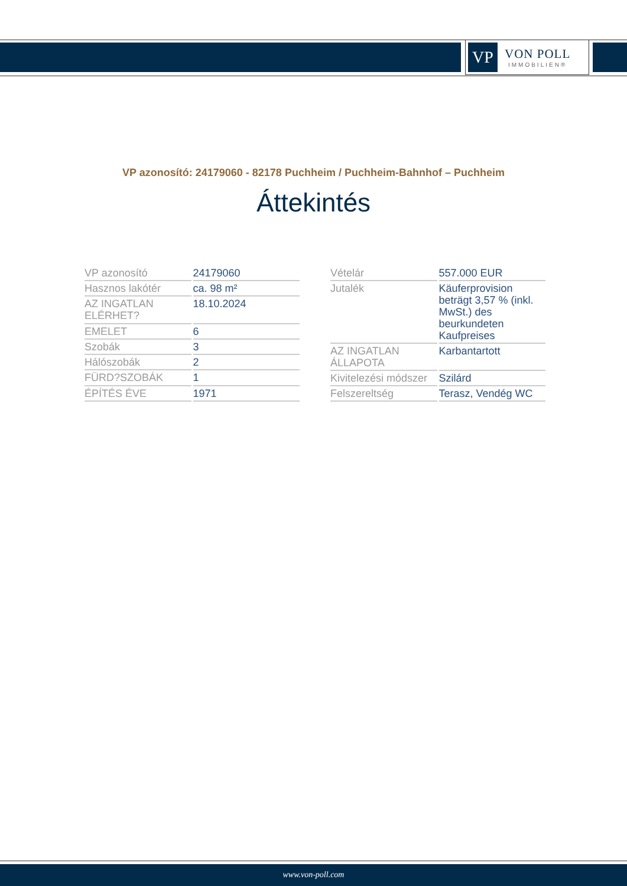VP
VON POLL
IMMOBILIEN®
VP azonosító: 24179060 - 82178 Puchheim / Puchheim-Bahnhof – Puchheim
Áttekintés
| VP azonosító | 24179060 |
| Hasznos lakótér | ca. 98 m² |
| AZ INGATLAN ELÉRHET? | 18.10.2024 |
| EMELET | 6 |
| Szobák | 3 |
| Hálószobák | 2 |
| FÜRD?SZOBÁK | 1 |
| ÉPÍTÉS ÉVE | 1971 |
| Vételár | 557.000 EUR |
| Jutalék | Käuferprovision beträgt 3,57 % (inkl. MwSt.) des beurkundeten Kaufpreises |
| AZ INGATLAN ÁLLAPOTA | Karbantartott |
| Kivitelezési módszer | Szilárd |
| Felszereltség | Terasz, Vendég WC |
www.von-poll.com